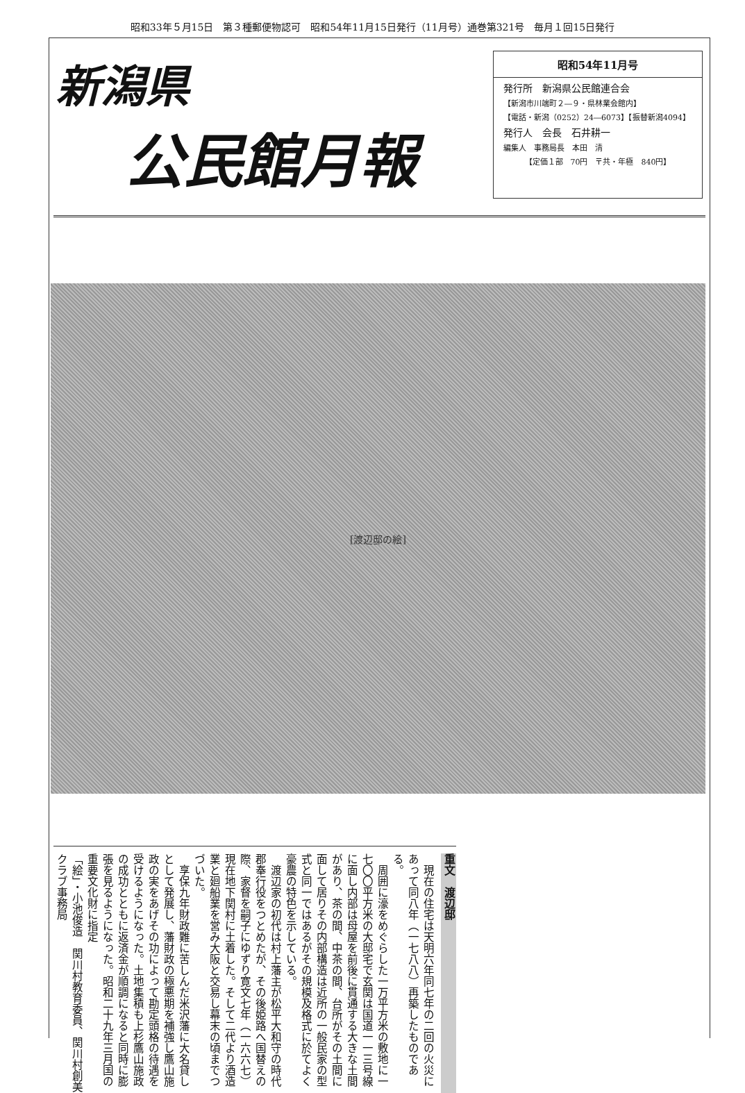昭和33年５月15日　第３種郵便物認可　昭和54年11月15日発行（11月号）通巻第321号　毎月１回15日発行
新潟県
公民館月報
昭和54年11月号
発行所　新潟県公民館連合会
【新潟市川端町２―９・県林業会館内】
【電話・新潟（0252）24―6073】【振替新潟4094】
発行人　会長　石井耕一
編集人　事務局長　本田　清
【定価１部　70円　〒共・年極　840円】
[渡辺邸の絵]
重文　渡辺邸
　現在の住宅は天明六年同七年の二回の火災にあって同八年（一七八八）再築したものである。
　周囲に濠をめぐらした一万平方米の敷地に一七〇〇平方米の大邸宅で玄関は国道一一三号線に面し内部は母屋を前後に貫通する大きな土間があり、茶の間、中茶の間、台所がその土間に面して居りその内部構造は近所の一般民家の型式と同一ではあるがその規模及格式に於てよく豪農の特色を示している。
　渡辺家の初代は村上藩主が松平大和守の時代郡奉行役をつとめたが、その後姫路へ国替えの際、家督を嗣子にゆずり寛文七年（一六六七）現在地下関村に土着した。そして二代より酒造業と廻船業を営み大阪と交易し幕末の頃までつづいた。
　享保九年財政難に苦しんだ米沢藩に大名貸しとして発展し、藩財政の極悪期を補強し鷹山施政の実をあげその功によって勘定頭格の待遇を受けるようになった。土地集積も上杉鷹山施政の成功とともに返済金が順調になると同時に膨張を見るようになった。昭和二十九年三月国の重要文化財に指定
「絵」・小池俊造　関川村教育委員、関川村創美クラブ事務局